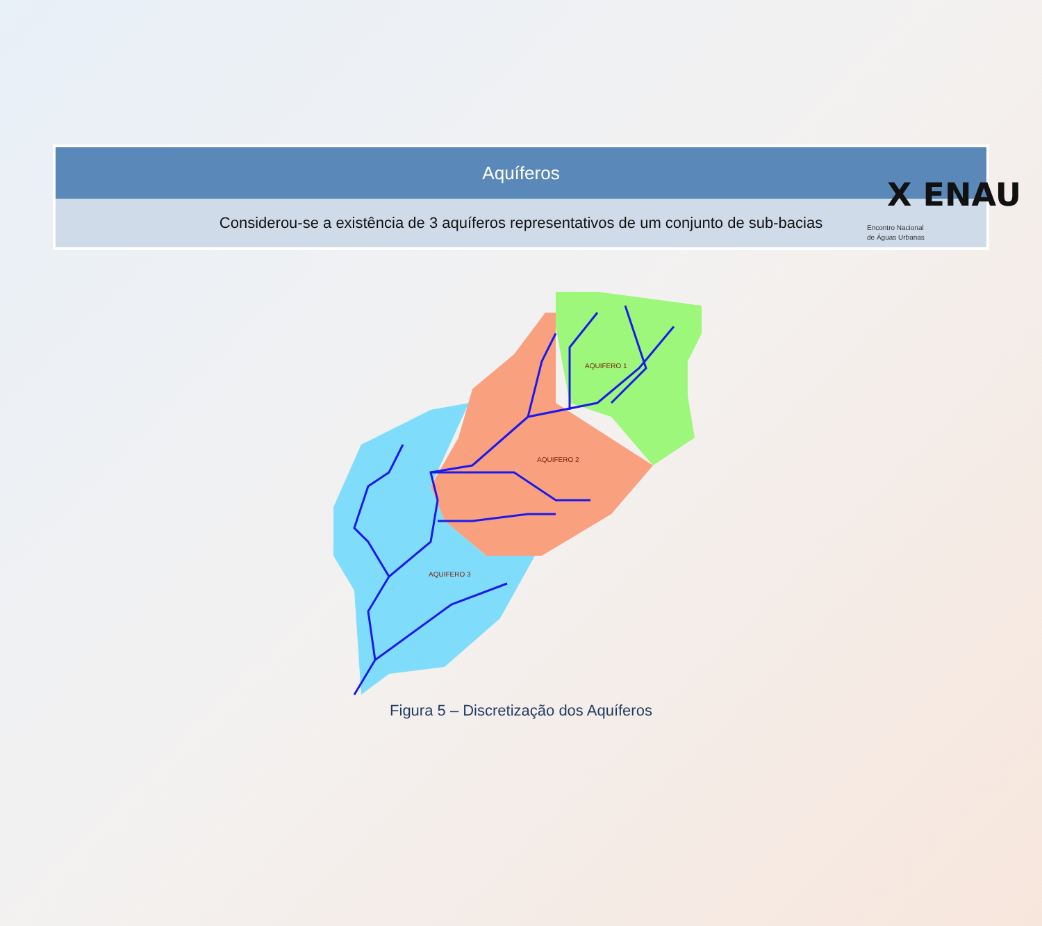X ENAU
Encontro Nacional
de Águas Urbanas
Aquíferos
Considerou-se a existência de 3 aquíferos representativos de um conjunto de sub-bacias
AQUIFERO 1
AQUIFERO 2
AQUIFERO 3
Figura 5 – Discretização dos Aquíferos